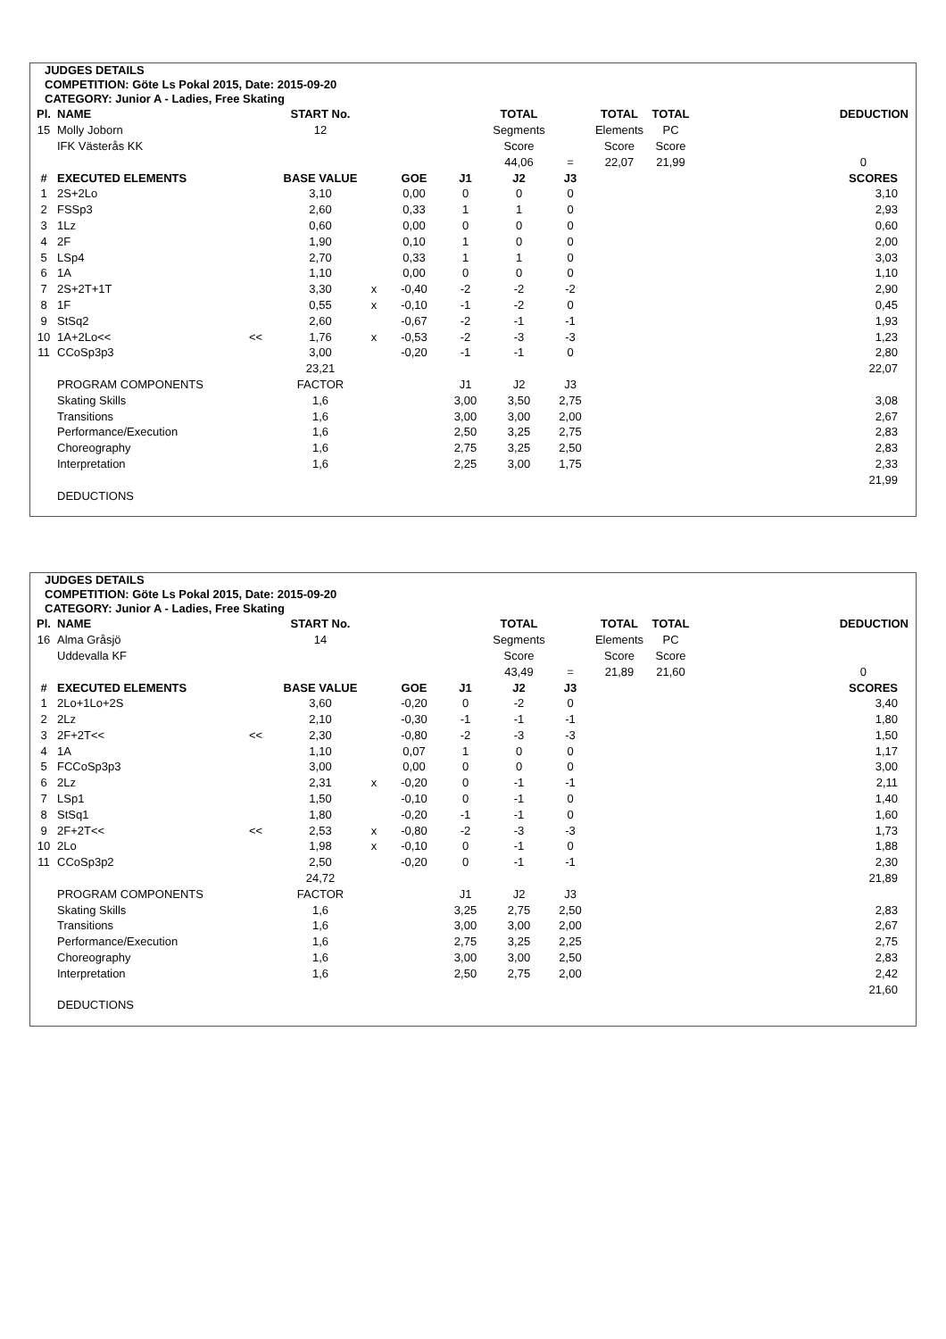JUDGES DETAILS
COMPETITION: Göte Ls Pokal 2015, Date: 2015-09-20
CATEGORY: Junior A - Ladies, Free Skating
| Pl. | NAME | | START No. | | | | TOTAL | | TOTAL | TOTAL | | DEDUCTION |
| 15 | Molly Joborn | | 12 | | | | Segments | | Elements | PC | | |
| | IFK Västerås KK | | | | | | Score | | Score | Score | | |
| | | | | | | | 44,06 | = | 22,07 | 21,99 | | 0 |
| # | EXECUTED ELEMENTS | | BASE VALUE | | GOE | J1 | J2 | J3 | | | | SCORES |
| 1 | 2S+2Lo | | 3,10 | | 0,00 | 0 | 0 | 0 | | | | 3,10 |
| 2 | FSSp3 | | 2,60 | | 0,33 | 1 | 1 | 0 | | | | 2,93 |
| 3 | 1Lz | | 0,60 | | 0,00 | 0 | 0 | 0 | | | | 0,60 |
| 4 | 2F | | 1,90 | | 0,10 | 1 | 0 | 0 | | | | 2,00 |
| 5 | LSp4 | | 2,70 | | 0,33 | 1 | 1 | 0 | | | | 3,03 |
| 6 | 1A | | 1,10 | | 0,00 | 0 | 0 | 0 | | | | 1,10 |
| 7 | 2S+2T+1T | | 3,30 | x | -0,40 | -2 | -2 | -2 | | | | 2,90 |
| 8 | 1F | | 0,55 | x | -0,10 | -1 | -2 | 0 | | | | 0,45 |
| 9 | StSq2 | | 2,60 | | -0,67 | -2 | -1 | -1 | | | | 1,93 |
| 10 | 1A+2Lo<< | << | 1,76 | x | -0,53 | -2 | -3 | -3 | | | | 1,23 |
| 11 | CCoSp3p3 | | 3,00 | | -0,20 | -1 | -1 | 0 | | | | 2,80 |
| | | | 23,21 | | | | | | | | | 22,07 |
| | PROGRAM COMPONENTS | | FACTOR | | | J1 | J2 | J3 | | | | |
| | Skating Skills | | 1,6 | | | 3,00 | 3,50 | 2,75 | | | | 3,08 |
| | Transitions | | 1,6 | | | 3,00 | 3,00 | 2,00 | | | | 2,67 |
| | Performance/Execution | | 1,6 | | | 2,50 | 3,25 | 2,75 | | | | 2,83 |
| | Choreography | | 1,6 | | | 2,75 | 3,25 | 2,50 | | | | 2,83 |
| | Interpretation | | 1,6 | | | 2,25 | 3,00 | 1,75 | | | | 2,33 |
| | | | | | | | | | | | | 21,99 |
| | DEDUCTIONS | | | | | | | | | | | |
JUDGES DETAILS
COMPETITION: Göte Ls Pokal 2015, Date: 2015-09-20
CATEGORY: Junior A - Ladies, Free Skating
| Pl. | NAME | | START No. | | | | TOTAL | | TOTAL | TOTAL | | DEDUCTION |
| 16 | Alma Gråsjö | | 14 | | | | Segments | | Elements | PC | | |
| | Uddevalla KF | | | | | | Score | | Score | Score | | |
| | | | | | | | 43,49 | = | 21,89 | 21,60 | | 0 |
| # | EXECUTED ELEMENTS | | BASE VALUE | | GOE | J1 | J2 | J3 | | | | SCORES |
| 1 | 2Lo+1Lo+2S | | 3,60 | | -0,20 | 0 | -2 | 0 | | | | 3,40 |
| 2 | 2Lz | | 2,10 | | -0,30 | -1 | -1 | -1 | | | | 1,80 |
| 3 | 2F+2T<< | << | 2,30 | | -0,80 | -2 | -3 | -3 | | | | 1,50 |
| 4 | 1A | | 1,10 | | 0,07 | 1 | 0 | 0 | | | | 1,17 |
| 5 | FCCoSp3p3 | | 3,00 | | 0,00 | 0 | 0 | 0 | | | | 3,00 |
| 6 | 2Lz | | 2,31 | x | -0,20 | 0 | -1 | -1 | | | | 2,11 |
| 7 | LSp1 | | 1,50 | | -0,10 | 0 | -1 | 0 | | | | 1,40 |
| 8 | StSq1 | | 1,80 | | -0,20 | -1 | -1 | 0 | | | | 1,60 |
| 9 | 2F+2T<< | << | 2,53 | x | -0,80 | -2 | -3 | -3 | | | | 1,73 |
| 10 | 2Lo | | 1,98 | x | -0,10 | 0 | -1 | 0 | | | | 1,88 |
| 11 | CCoSp3p2 | | 2,50 | | -0,20 | 0 | -1 | -1 | | | | 2,30 |
| | | | 24,72 | | | | | | | | | 21,89 |
| | PROGRAM COMPONENTS | | FACTOR | | | J1 | J2 | J3 | | | | |
| | Skating Skills | | 1,6 | | | 3,25 | 2,75 | 2,50 | | | | 2,83 |
| | Transitions | | 1,6 | | | 3,00 | 3,00 | 2,00 | | | | 2,67 |
| | Performance/Execution | | 1,6 | | | 2,75 | 3,25 | 2,25 | | | | 2,75 |
| | Choreography | | 1,6 | | | 3,00 | 3,00 | 2,50 | | | | 2,83 |
| | Interpretation | | 1,6 | | | 2,50 | 2,75 | 2,00 | | | | 2,42 |
| | | | | | | | | | | | | 21,60 |
| | DEDUCTIONS | | | | | | | | | | | |